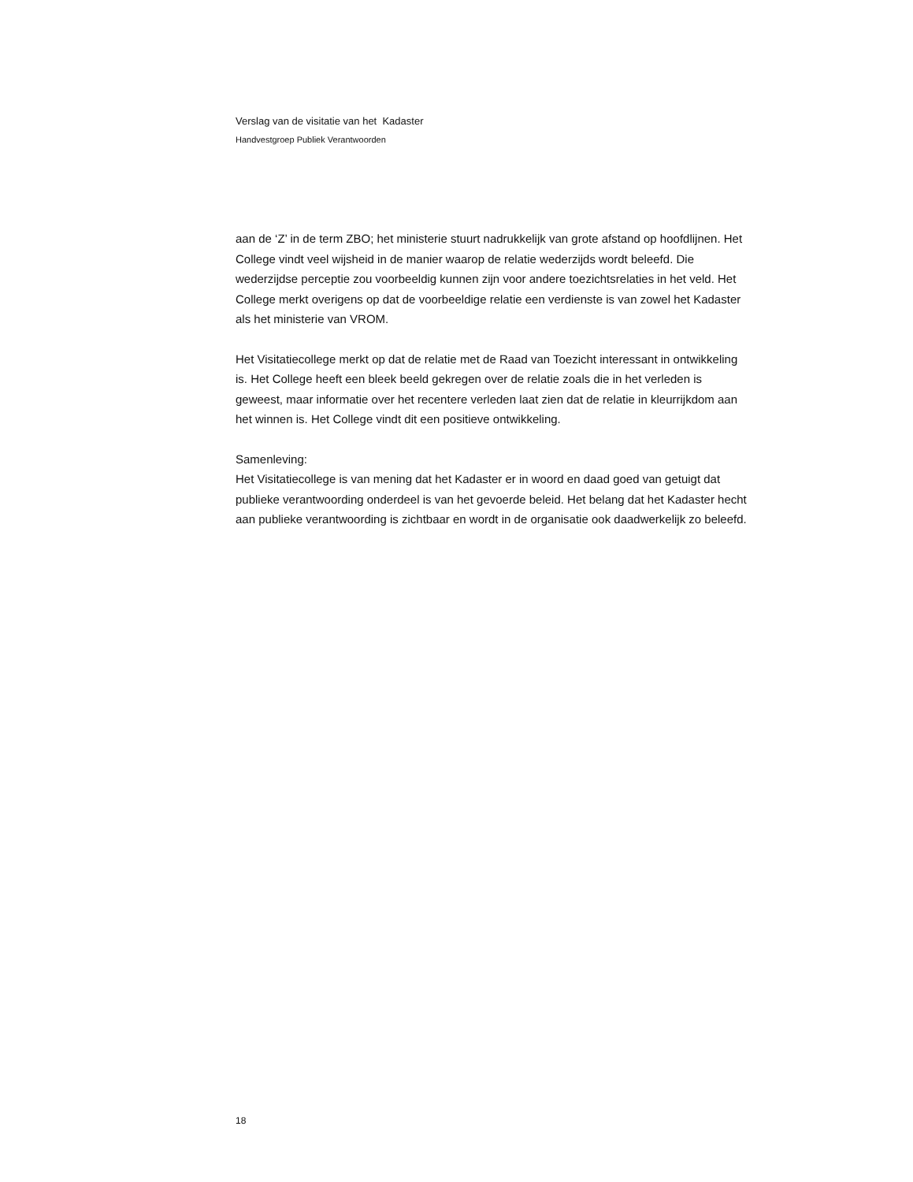Verslag van de visitatie van het Kadaster
Handvestgroep Publiek Verantwoorden
aan de ‘Z’ in de term ZBO; het ministerie stuurt nadrukkelijk van grote afstand op hoofdlijnen. Het College vindt veel wijsheid in de manier waarop de relatie wederzijds wordt beleefd. Die wederzijdse perceptie zou voorbeeldig kunnen zijn voor andere toezichtsrelaties in het veld. Het College merkt overigens op dat de voorbeeldige relatie een verdienste is van zowel het Kadaster als het ministerie van VROM.
Het Visitatiecollege merkt op dat de relatie met de Raad van Toezicht interessant in ontwikkeling is. Het College heeft een bleek beeld gekregen over de relatie zoals die in het verleden is geweest, maar informatie over het recentere verleden laat zien dat de relatie in kleurrijkdom aan het winnen is. Het College vindt dit een positieve ontwikkeling.
Samenleving:
Het Visitatiecollege is van mening dat het Kadaster er in woord en daad goed van getuigt dat publieke verantwoording onderdeel is van het gevoerde beleid. Het belang dat het Kadaster hecht aan publieke verantwoording is zichtbaar en wordt in de organisatie ook daadwerkelijk zo beleefd.
18